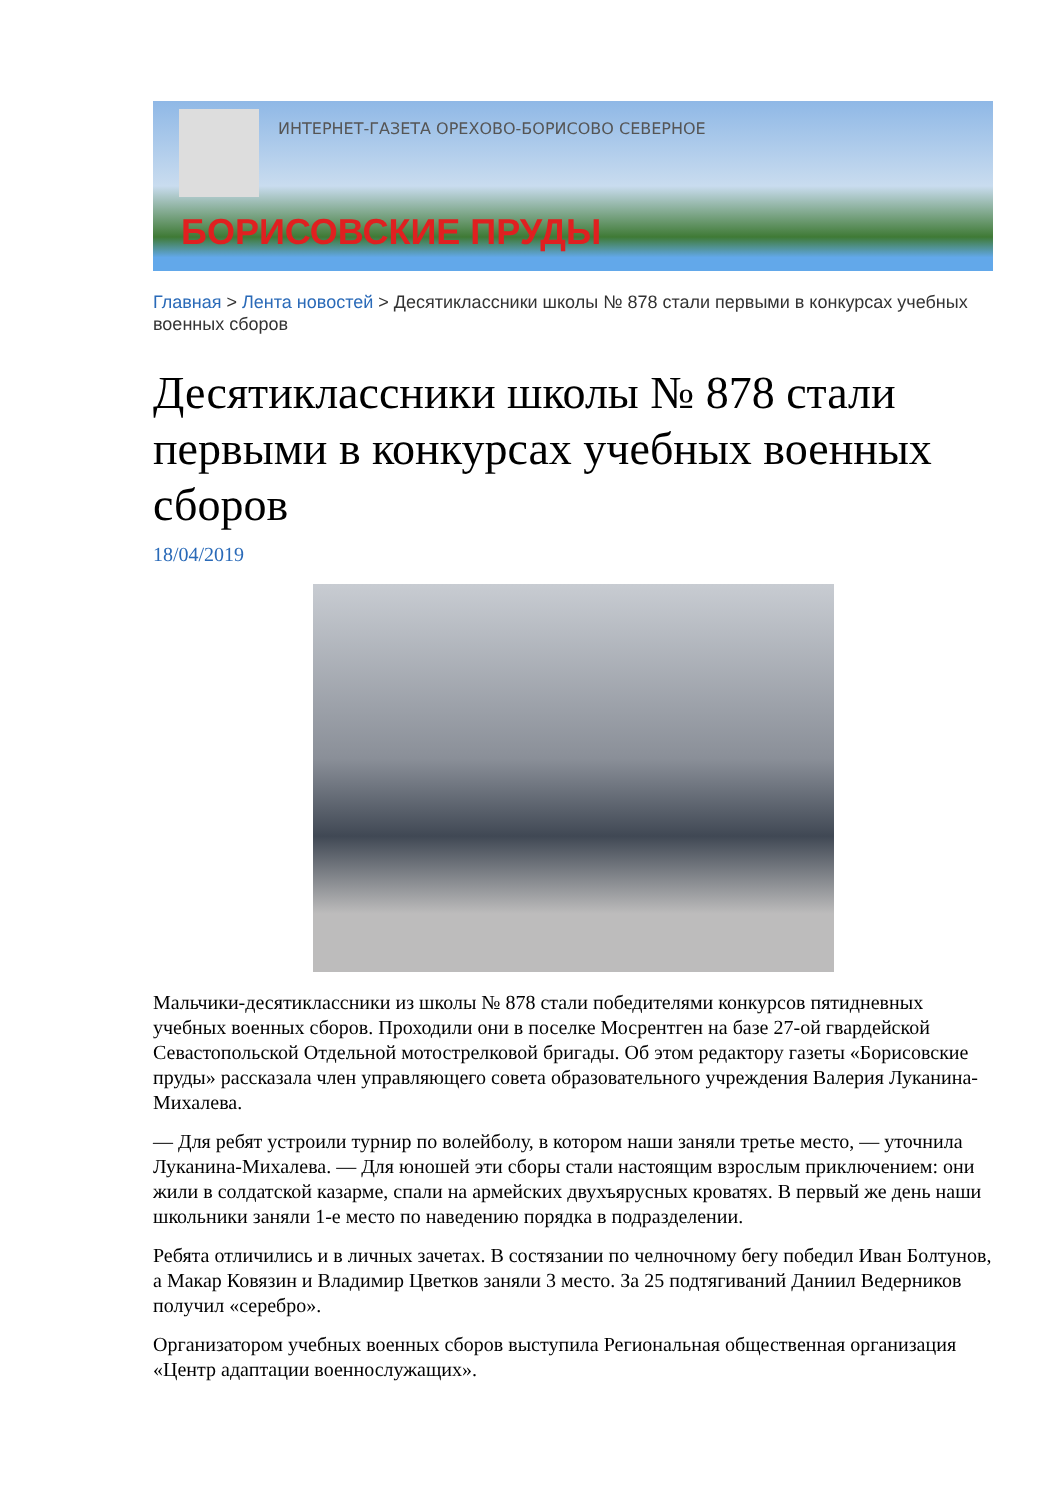ИНТЕРНЕТ-ГАЗЕТА ОРЕХОВО-БОРИСОВО СЕВЕРНОЕ
БОРИСОВСКИЕ ПРУДЫ
Главная > Лента новостей > Десятиклассники школы № 878 стали первыми в конкурсах учебных военных сборов
Десятиклассники школы № 878 стали первыми в конкурсах учебных военных сборов
18/04/2019
Мальчики-десятиклассники из школы № 878 стали победителями конкурсов пятидневных учебных военных сборов. Проходили они в поселке Мосрентген на базе 27-ой гвардейской Севастопольской Отдельной мотострелковой бригады. Об этом редактору газеты «Борисовские пруды» рассказала член управляющего совета образовательного учреждения Валерия Луканина-Михалева.
— Для ребят устроили турнир по волейболу, в котором наши заняли третье место, — уточнила Луканина-Михалева. — Для юношей эти сборы стали настоящим взрослым приключением: они жили в солдатской казарме, спали на армейских двухъярусных кроватях. В первый же день наши школьники заняли 1-е место по наведению порядка в подразделении.
Ребята отличились и в личных зачетах. В состязании по челночному бегу победил Иван Болтунов, а Макар Ковязин и Владимир Цветков заняли 3 место. За 25 подтягиваний Даниил Ведерников получил «серебро».
Организатором учебных военных сборов выступила Региональная общественная организация «Центр адаптации военнослужащих».